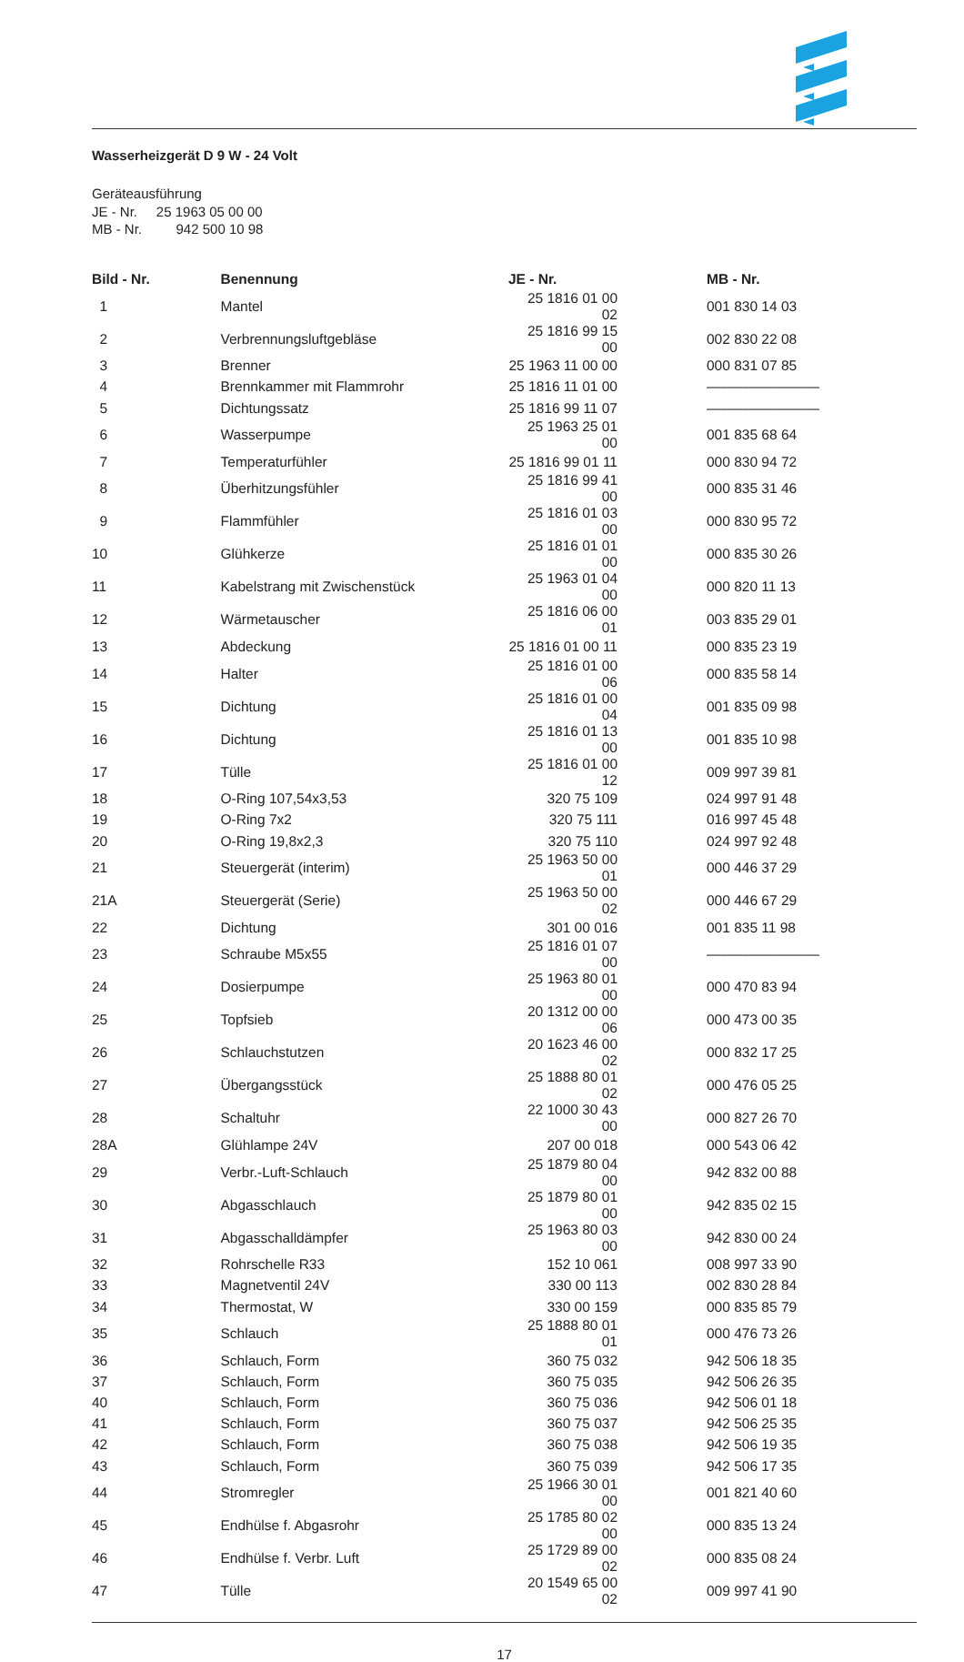Wasserheizgerät D 9 W - 24 Volt
Geräteausführung
JE - Nr. 25 1963 05 00 00
MB - Nr. 942 500 10 98
| Bild - Nr. | Benennung | JE - Nr. | MB - Nr. |
| --- | --- | --- | --- |
| 1 | Mantel | 25 1816 01 00 02 | 001 830 14 03 |
| 2 | Verbrennungsluftgebläse | 25 1816 99 15 00 | 002 830 22 08 |
| 3 | Brenner | 25 1963 11 00 00 | 000 831 07 85 |
| 4 | Brennkammer mit Flammrohr | 25 1816 11 01 00 | ———————— |
| 5 | Dichtungssatz | 25 1816 99 11 07 | ———————— |
| 6 | Wasserpumpe | 25 1963 25 01 00 | 001 835 68 64 |
| 7 | Temperaturfühler | 25 1816 99 01 11 | 000 830 94 72 |
| 8 | Überhitzungsfühler | 25 1816 99 41 00 | 000 835 31 46 |
| 9 | Flammfühler | 25 1816 01 03 00 | 000 830 95 72 |
| 10 | Glühkerze | 25 1816 01 01 00 | 000 835 30 26 |
| 11 | Kabelstrang mit Zwischenstück | 25 1963 01 04 00 | 000 820 11 13 |
| 12 | Wärmetauscher | 25 1816 06 00 01 | 003 835 29 01 |
| 13 | Abdeckung | 25 1816 01 00 11 | 000 835 23 19 |
| 14 | Halter | 25 1816 01 00 06 | 000 835 58 14 |
| 15 | Dichtung | 25 1816 01 00 04 | 001 835 09 98 |
| 16 | Dichtung | 25 1816 01 13 00 | 001 835 10 98 |
| 17 | Tülle | 25 1816 01 00 12 | 009 997 39 81 |
| 18 | O-Ring 107,54x3,53 | 320 75 109 | 024 997 91 48 |
| 19 | O-Ring 7x2 | 320 75 111 | 016 997 45 48 |
| 20 | O-Ring 19,8x2,3 | 320 75 110 | 024 997 92 48 |
| 21 | Steuergerät (interim) | 25 1963 50 00 01 | 000 446 37 29 |
| 21A | Steuergerät (Serie) | 25 1963 50 00 02 | 000 446 67 29 |
| 22 | Dichtung | 301 00 016 | 001 835 11 98 |
| 23 | Schraube M5x55 | 25 1816 01 07 00 | ———————— |
| 24 | Dosierpumpe | 25 1963 80 01 00 | 000 470 83 94 |
| 25 | Topfsieb | 20 1312 00 00 06 | 000 473 00 35 |
| 26 | Schlauchstutzen | 20 1623 46 00 02 | 000 832 17 25 |
| 27 | Übergangsstück | 25 1888 80 01 02 | 000 476 05 25 |
| 28 | Schaltuhr | 22 1000 30 43 00 | 000 827 26 70 |
| 28A | Glühlampe 24V | 207 00 018 | 000 543 06 42 |
| 29 | Verbr.-Luft-Schlauch | 25 1879 80 04 00 | 942 832 00 88 |
| 30 | Abgasschlauch | 25 1879 80 01 00 | 942 835 02 15 |
| 31 | Abgasschalldämpfer | 25 1963 80 03 00 | 942 830 00 24 |
| 32 | Rohrschelle R33 | 152 10 061 | 008 997 33 90 |
| 33 | Magnetventil 24V | 330 00 113 | 002 830 28 84 |
| 34 | Thermostat, W | 330 00 159 | 000 835 85 79 |
| 35 | Schlauch | 25 1888 80 01 01 | 000 476 73 26 |
| 36 | Schlauch, Form | 360 75 032 | 942 506 18 35 |
| 37 | Schlauch, Form | 360 75 035 | 942 506 26 35 |
| 40 | Schlauch, Form | 360 75 036 | 942 506 01 18 |
| 41 | Schlauch, Form | 360 75 037 | 942 506 25 35 |
| 42 | Schlauch, Form | 360 75 038 | 942 506 19 35 |
| 43 | Schlauch, Form | 360 75 039 | 942 506 17 35 |
| 44 | Stromregler | 25 1966 30 01 00 | 001 821 40 60 |
| 45 | Endhülse f. Abgasrohr | 25 1785 80 02 00 | 000 835 13 24 |
| 46 | Endhülse f. Verbr. Luft | 25 1729 89 00 02 | 000 835 08 24 |
| 47 | Tülle | 20 1549 65 00 02 | 009 997 41 90 |
17